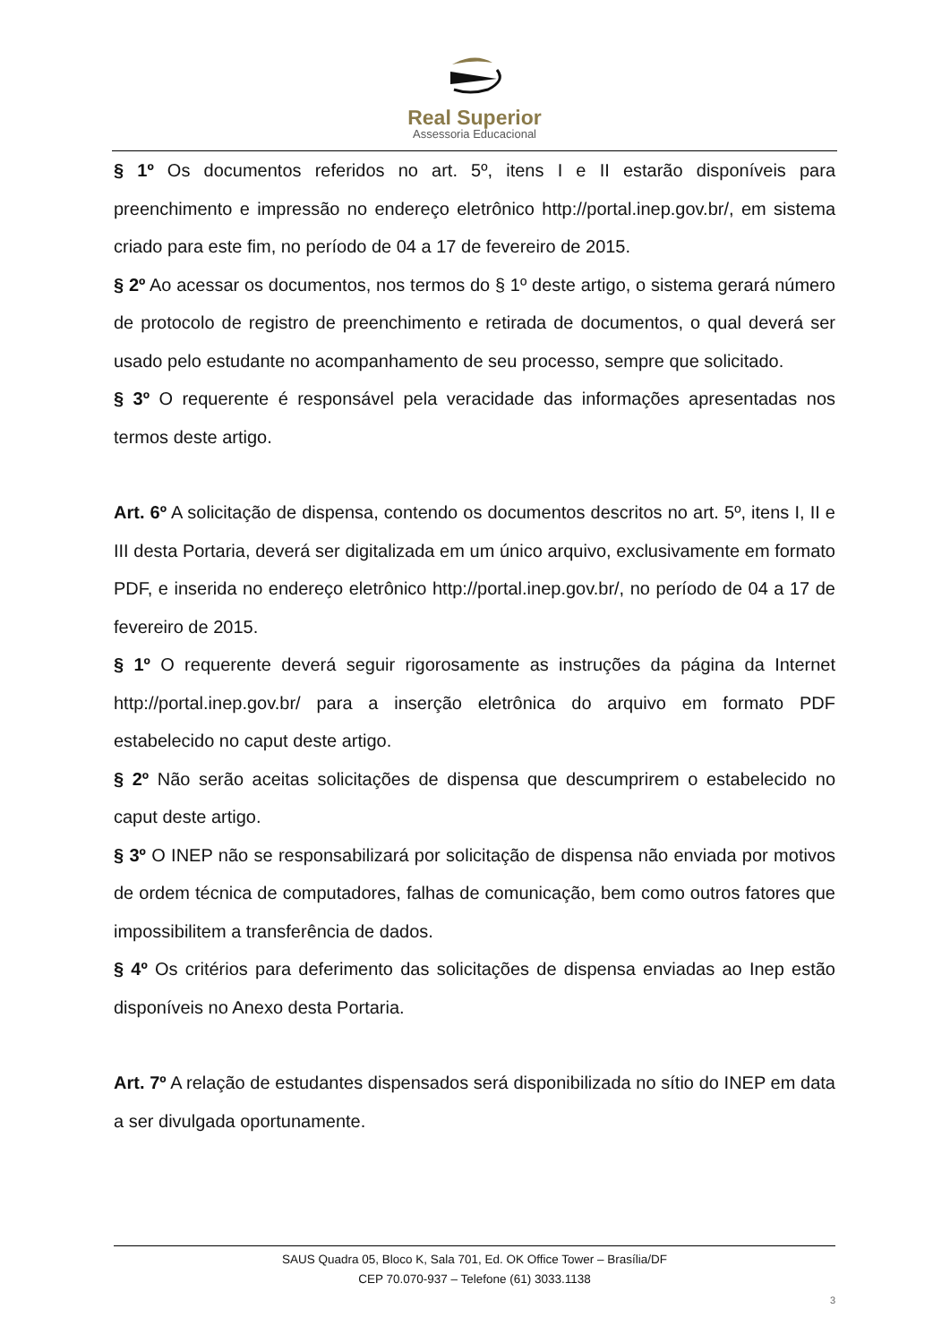Real Superior
Assessoria Educacional
§ 1º Os documentos referidos no art. 5º, itens I e II estarão disponíveis para preenchimento e impressão no endereço eletrônico http://portal.inep.gov.br/, em sistema criado para este fim, no período de 04 a 17 de fevereiro de 2015.
§ 2º Ao acessar os documentos, nos termos do § 1º deste artigo, o sistema gerará número de protocolo de registro de preenchimento e retirada de documentos, o qual deverá ser usado pelo estudante no acompanhamento de seu processo, sempre que solicitado.
§ 3º O requerente é responsável pela veracidade das informações apresentadas nos termos deste artigo.
Art. 6º A solicitação de dispensa, contendo os documentos descritos no art. 5º, itens I, II e III desta Portaria, deverá ser digitalizada em um único arquivo, exclusivamente em formato PDF, e inserida no endereço eletrônico http://portal.inep.gov.br/, no período de 04 a 17 de fevereiro de 2015.
§ 1º O requerente deverá seguir rigorosamente as instruções da página da Internet http://portal.inep.gov.br/ para a inserção eletrônica do arquivo em formato PDF estabelecido no caput deste artigo.
§ 2º Não serão aceitas solicitações de dispensa que descumprirem o estabelecido no caput deste artigo.
§ 3º O INEP não se responsabilizará por solicitação de dispensa não enviada por motivos de ordem técnica de computadores, falhas de comunicação, bem como outros fatores que impossibilitem a transferência de dados.
§ 4º Os critérios para deferimento das solicitações de dispensa enviadas ao Inep estão disponíveis no Anexo desta Portaria.
Art. 7º A relação de estudantes dispensados será disponibilizada no sítio do INEP em data a ser divulgada oportunamente.
SAUS Quadra 05, Bloco K, Sala 701, Ed. OK Office Tower – Brasília/DF
CEP 70.070-937 – Telefone (61) 3033.1138
3